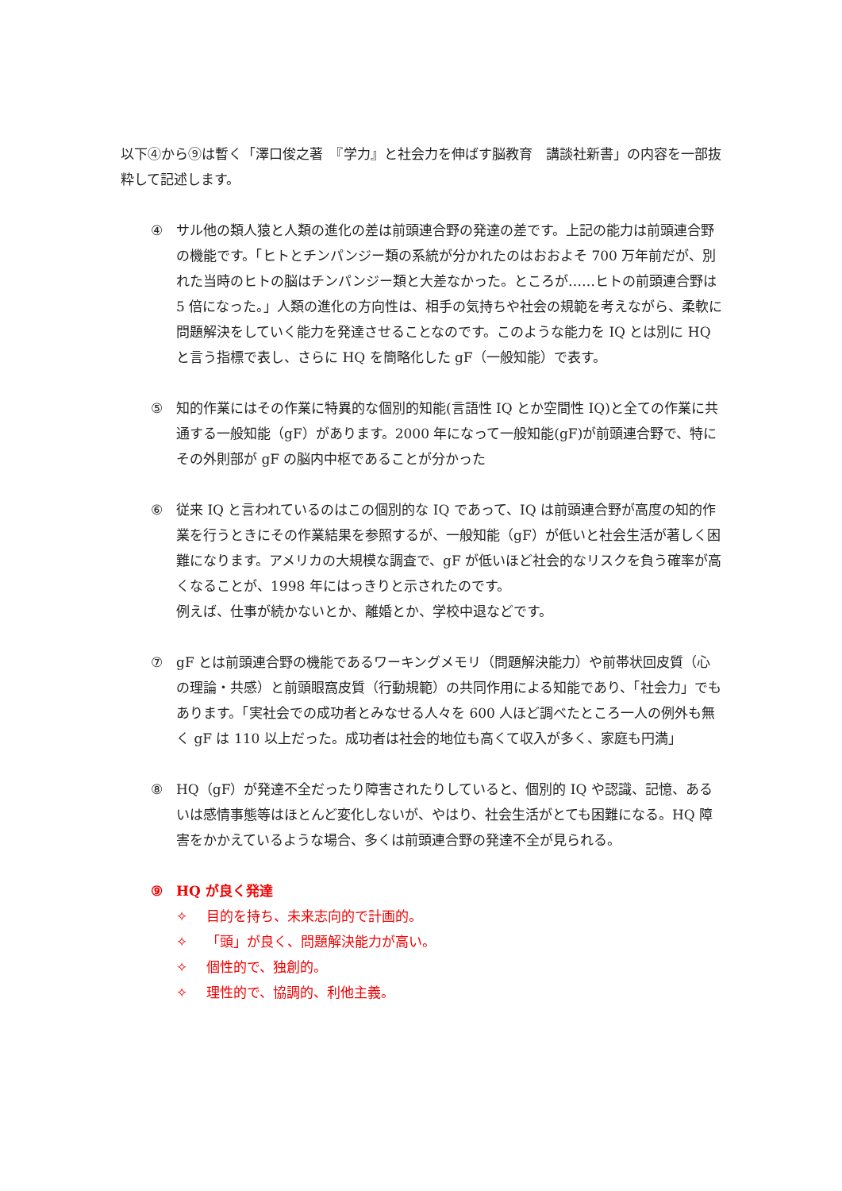以下④から⑨は暫く「澤口俊之著　『学力』と社会力を伸ばす脳教育　講談社新書」の内容を一部抜粋して記述します。
④ サル他の類人猿と人類の進化の差は前頭連合野の発達の差です。上記の能力は前頭連合野の機能です。「ヒトとチンパンジー類の系統が分かれたのはおおよそ 700 万年前だが、別れた当時のヒトの脳はチンパンジー類と大差なかった。ところが……ヒトの前頭連合野は 5 倍になった。」人類の進化の方向性は、相手の気持ちや社会の規範を考えながら、柔軟に問題解決をしていく能力を発達させることなのです。このような能力を IQ とは別に HQ と言う指標で表し、さらに HQ を簡略化した gF（一般知能）で表す。
⑤ 知的作業にはその作業に特異的な個別的知能(言語性 IQ とか空間性 IQ)と全ての作業に共通する一般知能（gF）があります。2000 年になって一般知能(gF)が前頭連合野で、特にその外則部が gF の脳内中枢であることが分かった
⑥ 従来 IQ と言われているのはこの個別的な IQ であって、IQ は前頭連合野が高度の知的作業を行うときにその作業結果を参照するが、一般知能（gF）が低いと社会生活が著しく困難になります。アメリカの大規模な調査で、gF が低いほど社会的なリスクを負う確率が高くなることが、1998 年にはっきりと示されたのです。
例えば、仕事が続かないとか、離婚とか、学校中退などです。
⑦ gF とは前頭連合野の機能であるワーキングメモリ（問題解決能力）や前帯状回皮質（心の理論・共感）と前頭眼窩皮質（行動規範）の共同作用による知能であり、「社会力」でもあります。「実社会での成功者とみなせる人々を 600 人ほど調べたところ一人の例外も無く gF は 110 以上だった。成功者は社会的地位も高くて収入が多く、家庭も円満」
⑧ HQ（gF）が発達不全だったり障害されたりしていると、個別的 IQ や認識、記憶、あるいは感情事態等はほとんど変化しないが、やはり、社会生活がとても困難になる。HQ 障害をかかえているような場合、多くは前頭連合野の発達不全が見られる。
⑨ HQ が良く発達
✧ 目的を持ち、未来志向的で計画的。
✧ 「頭」が良く、問題解決能力が高い。
✧ 個性的で、独創的。
✧ 理性的で、協調的、利他主義。